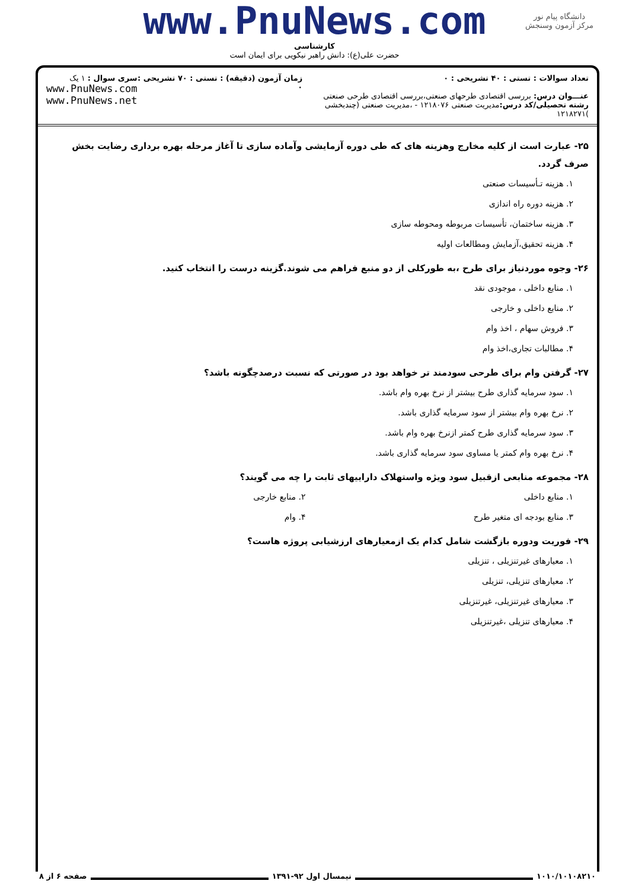دانشگاه پیام نور
مرکز آزمون وسنجش
www.PnuNews.com
کارشناسی
حضرت علی(ع): دانش راهبر نیکویی برای ایمان است
تعداد سوالات : تستی : ۴۰ تشریحی : ۰
عنـــوان درس: بررسی اقتصادی طرحهای صنعتی،بررسی اقتصادی طرحی صنعتی
رشته تحصیلی/کد درس: مدیریت صنعتی ۱۲۱۸۰۷۶ - ،مدیریت صنعتی (چندبخشی )۱۲۱۸۲۷۱
زمان آزمون (دقیقه) : تستی : ۷۰ تشریحی : ۰
سری سوال : ۱ یک
www.PnuNews.com
www.PnuNews.net
۲۵- عبارت است از کلیه مخارج وهزینه های که طی دوره آزمایشی وآماده سازی تا آغاز مرحله بهره برداری رضایت بخش صرف گردد.
۱. هزینه تـأسیسات صنعتی
۲. هزینه دوره راه اندازی
۳. هزینه ساختمان، تأسیسات مربوطه ومحوطه سازی
۴. هزینه تحقیق،آزمایش ومطالعات اولیه
۲۶- وجوه موردنیاز برای طرح ،به طورکلی از دو منبع فراهم می شوند.گزینه درست را انتخاب کنید.
۱. منابع داخلی ، موجودی نقد
۲. منابع داخلی و خارجی
۳. فروش سهام ، اخذ وام
۴. مطالبات تجاری،اخذ وام
۲۷- گرفتن وام برای طرحی سودمند تر خواهد بود در صورتی که نسبت درصدچگونه باشد؟
۱. سود سرمایه گذاری طرح بیشتر از نرخ بهره وام باشد.
۲. نرخ بهره وام بیشتر از سود سرمایه گذاری باشد.
۳. سود سرمایه گذاری طرح کمتر ازنرخ بهره وام باشد.
۴. نرخ بهره وام کمتر یا مساوی سود سرمایه گذاری باشد.
۲۸- مجموعه منابعی ازقبیل سود ویژه واستهلاک داراییهای ثابت را چه می گویند؟
۱. منابع داخلی ۲. منابع خارجی
۳. منابع بودجه ای متغیر طرح ۴. وام
۲۹- فوریت ودوره بازگشت شامل کدام یک ازمعیارهای ارزشیابی پروژه هاست؟
۱. معیارهای غیرتنزیلی ، تنزیلی
۲. معیارهای تنزیلی، تنزیلی
۳. معیارهای غیرتنزیلی، غیرتنزیلی
۴. معیارهای تنزیلی ،غیرتنزیلی
۱۰۱۰/۱۰۱۰۸۲۱۰ نیمسال اول ۹۲-۱۳۹۱ صفحه ۶ از ۸